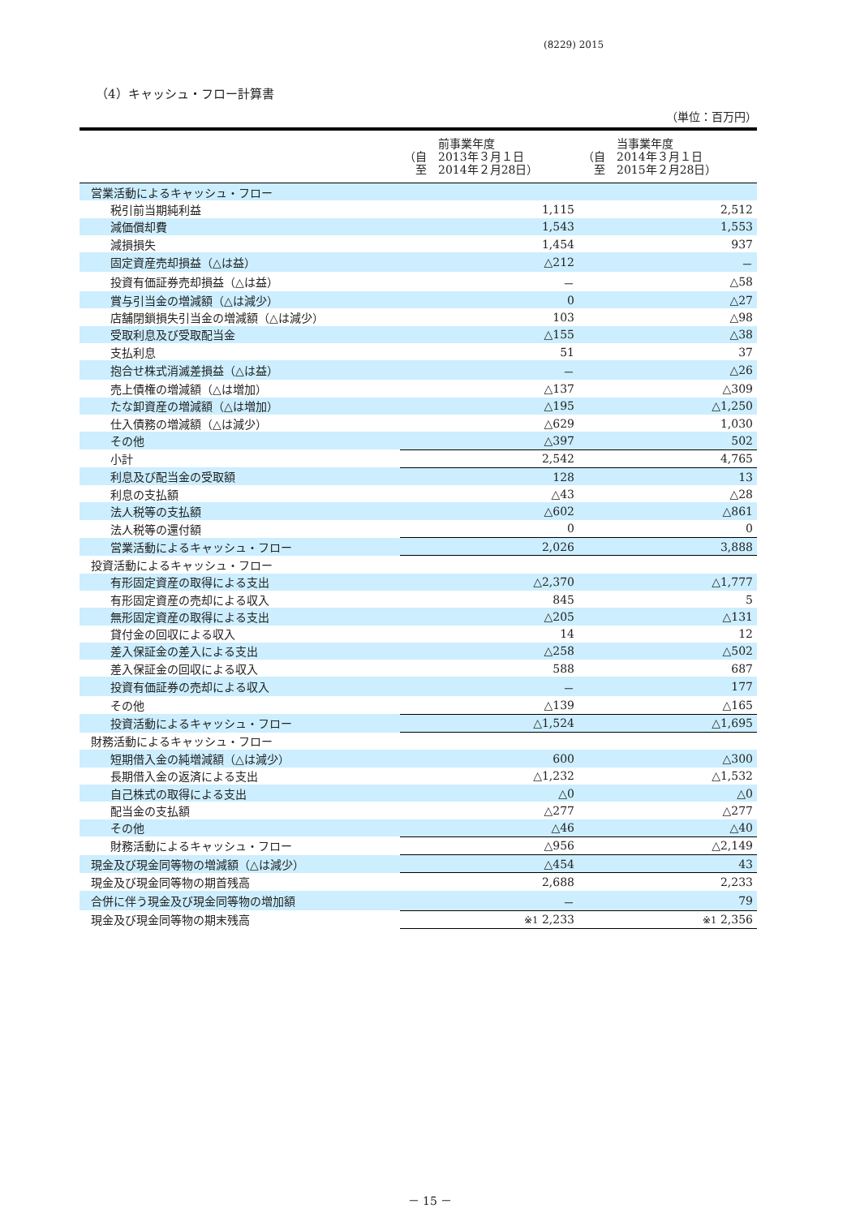(8229) 2015
（4）キャッシュ・フロー計算書
（単位：百万円）
| | 前事業年度 （自 2013年３月１日 至 2014年２月28日） | 当事業年度 （自 2014年３月１日 至 2015年２月28日） |
| --- | --- | --- |
| 営業活動によるキャッシュ・フロー | | |
| 税引前当期純利益 | 1,115 | 2,512 |
| 減価償却費 | 1,543 | 1,553 |
| 減損損失 | 1,454 | 937 |
| 固定資産売却損益（△は益） | △212 | － |
| 投資有価証券売却損益（△は益） | － | △58 |
| 賞与引当金の増減額（△は減少） | 0 | △27 |
| 店舗閉鎖損失引当金の増減額（△は減少） | 103 | △98 |
| 受取利息及び受取配当金 | △155 | △38 |
| 支払利息 | 51 | 37 |
| 抱合せ株式消滅差損益（△は益） | － | △26 |
| 売上債権の増減額（△は増加） | △137 | △309 |
| たな卸資産の増減額（△は増加） | △195 | △1,250 |
| 仕入債務の増減額（△は減少） | △629 | 1,030 |
| その他 | △397 | 502 |
| 小計 | 2,542 | 4,765 |
| 利息及び配当金の受取額 | 128 | 13 |
| 利息の支払額 | △43 | △28 |
| 法人税等の支払額 | △602 | △861 |
| 法人税等の還付額 | 0 | 0 |
| 営業活動によるキャッシュ・フロー | 2,026 | 3,888 |
| 投資活動によるキャッシュ・フロー | | |
| 有形固定資産の取得による支出 | △2,370 | △1,777 |
| 有形固定資産の売却による収入 | 845 | 5 |
| 無形固定資産の取得による支出 | △205 | △131 |
| 貸付金の回収による収入 | 14 | 12 |
| 差入保証金の差入による支出 | △258 | △502 |
| 差入保証金の回収による収入 | 588 | 687 |
| 投資有価証券の売却による収入 | － | 177 |
| その他 | △139 | △165 |
| 投資活動によるキャッシュ・フロー | △1,524 | △1,695 |
| 財務活動によるキャッシュ・フロー | | |
| 短期借入金の純増減額（△は減少） | 600 | △300 |
| 長期借入金の返済による支出 | △1,232 | △1,532 |
| 自己株式の取得による支出 | △0 | △0 |
| 配当金の支払額 | △277 | △277 |
| その他 | △46 | △40 |
| 財務活動によるキャッシュ・フロー | △956 | △2,149 |
| 現金及び現金同等物の増減額（△は減少） | △454 | 43 |
| 現金及び現金同等物の期首残高 | 2,688 | 2,233 |
| 合併に伴う現金及び現金同等物の増加額 | － | 79 |
| 現金及び現金同等物の期末残高 | ※1 2,233 | ※1 2,356 |
－ 15 －